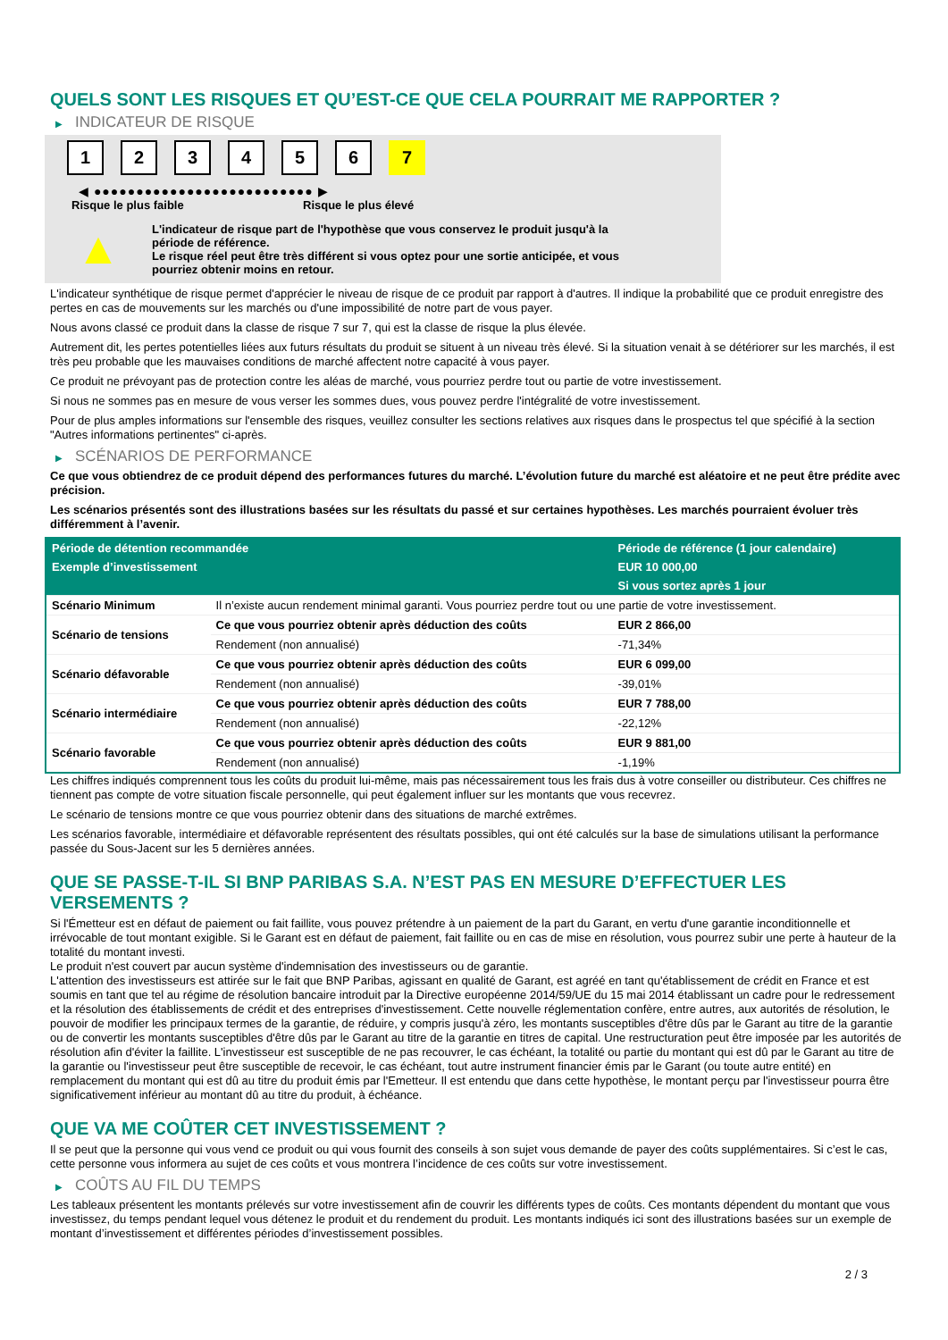QUELS SONT LES RISQUES ET QU’EST-CE QUE CELA POURRAIT ME RAPPORTER ?
▶ INDICATEUR DE RISQUE
1 2 3 4 5 6 7
◀ ●●●●●●●●●●●●●●●●●●●●●●●●●● ▶
Risque le plus faible Risque le plus élevé
▲
L'indicateur de risque part de l'hypothèse que vous conservez le produit jusqu'à la
période de référence.
Le risque réel peut être très différent si vous optez pour une sortie anticipée, et vous
pourriez obtenir moins en retour.
L'indicateur synthétique de risque permet d'apprécier le niveau de risque de ce produit par rapport à d'autres. Il indique la probabilité que ce produit enregistre des pertes en cas de mouvements sur les marchés ou d'une impossibilité de notre part de vous payer.
Nous avons classé ce produit dans la classe de risque 7 sur 7, qui est la classe de risque la plus élevée.
Autrement dit, les pertes potentielles liées aux futurs résultats du produit se situent à un niveau très élevé. Si la situation venait à se détériorer sur les marchés, il est très peu probable que les mauvaises conditions de marché affectent notre capacité à vous payer.
Ce produit ne prévoyant pas de protection contre les aléas de marché, vous pourriez perdre tout ou partie de votre investissement.
Si nous ne sommes pas en mesure de vous verser les sommes dues, vous pouvez perdre l'intégralité de votre investissement.
Pour de plus amples informations sur l'ensemble des risques, veuillez consulter les sections relatives aux risques dans le prospectus tel que spécifié à la section "Autres informations pertinentes" ci-après.
▶ SCÉNARIOS DE PERFORMANCE
Ce que vous obtiendrez de ce produit dépend des performances futures du marché. L’évolution future du marché est aléatoire et ne peut être prédite avec précision.
Les scénarios présentés sont des illustrations basées sur les résultats du passé et sur certaines hypothèses. Les marchés pourraient évoluer très différemment à l’avenir.
| Période de détention recommandée | | Période de référence (1 jour calendaire) |
| --- | --- | --- |
| Exemple d’investissement | | EUR 10 000,00 |
| | | Si vous sortez après 1 jour |
| Scénario Minimum | Il n’existe aucun rendement minimal garanti. Vous pourriez perdre tout ou une partie de votre investissement. | |
| Scénario de tensions | Ce que vous pourriez obtenir après déduction des coûts | EUR 2 866,00 |
| | Rendement (non annualisé) | -71,34% |
| Scénario défavorable | Ce que vous pourriez obtenir après déduction des coûts | EUR 6 099,00 |
| | Rendement (non annualisé) | -39,01% |
| Scénario intermédiaire | Ce que vous pourriez obtenir après déduction des coûts | EUR 7 788,00 |
| | Rendement (non annualisé) | -22,12% |
| Scénario favorable | Ce que vous pourriez obtenir après déduction des coûts | EUR 9 881,00 |
| | Rendement (non annualisé) | -1,19% |
Les chiffres indiqués comprennent tous les coûts du produit lui-même, mais pas nécessairement tous les frais dus à votre conseiller ou distributeur. Ces chiffres ne tiennent pas compte de votre situation fiscale personnelle, qui peut également influer sur les montants que vous recevrez.
Le scénario de tensions montre ce que vous pourriez obtenir dans des situations de marché extrêmes.
Les scénarios favorable, intermédiaire et défavorable représentent des résultats possibles, qui ont été calculés sur la base de simulations utilisant la performance passée du Sous-Jacent sur les 5 dernières années.
QUE SE PASSE-T-IL SI BNP PARIBAS S.A. N’EST PAS EN MESURE D’EFFECTUER LES VERSEMENTS ?
Si l'Émetteur est en défaut de paiement ou fait faillite, vous pouvez prétendre à un paiement de la part du Garant, en vertu d'une garantie inconditionnelle et irrévocable de tout montant exigible. Si le Garant est en défaut de paiement, fait faillite ou en cas de mise en résolution, vous pourrez subir une perte à hauteur de la totalité du montant investi.
Le produit n'est couvert par aucun système d'indemnisation des investisseurs ou de garantie.
L'attention des investisseurs est attirée sur le fait que BNP Paribas, agissant en qualité de Garant, est agréé en tant qu'établissement de crédit en France et est soumis en tant que tel au régime de résolution bancaire introduit par la Directive européenne 2014/59/UE du 15 mai 2014 établissant un cadre pour le redressement et la résolution des établissements de crédit et des entreprises d'investissement. Cette nouvelle réglementation confère, entre autres, aux autorités de résolution, le pouvoir de modifier les principaux termes de la garantie, de réduire, y compris jusqu'à zéro, les montants susceptibles d'être dûs par le Garant au titre de la garantie ou de convertir les montants susceptibles d'être dûs par le Garant au titre de la garantie en titres de capital. Une restructuration peut être imposée par les autorités de résolution afin d'éviter la faillite. L'investisseur est susceptible de ne pas recouvrer, le cas échéant, la totalité ou partie du montant qui est dû par le Garant au titre de la garantie ou l'investisseur peut être susceptible de recevoir, le cas échéant, tout autre instrument financier émis par le Garant (ou toute autre entité) en remplacement du montant qui est dû au titre du produit émis par l'Emetteur. Il est entendu que dans cette hypothèse, le montant perçu par l'investisseur pourra être significativement inférieur au montant dû au titre du produit, à échéance.
QUE VA ME COÛTER CET INVESTISSEMENT ?
Il se peut que la personne qui vous vend ce produit ou qui vous fournit des conseils à son sujet vous demande de payer des coûts supplémentaires. Si c’est le cas, cette personne vous informera au sujet de ces coûts et vous montrera l’incidence de ces coûts sur votre investissement.
▶ COÛTS AU FIL DU TEMPS
Les tableaux présentent les montants prélevés sur votre investissement afin de couvrir les différents types de coûts. Ces montants dépendent du montant que vous investissez, du temps pendant lequel vous détenez le produit et du rendement du produit. Les montants indiqués ici sont des illustrations basées sur un exemple de montant d’investissement et différentes périodes d’investissement possibles.
2 / 3